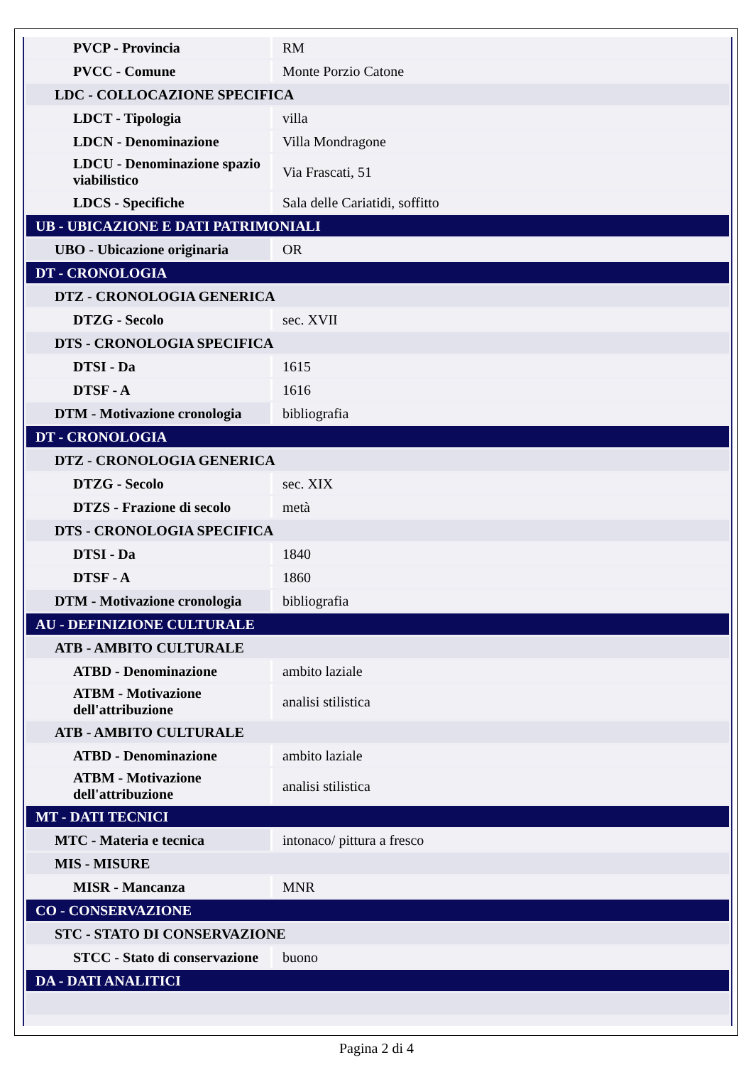| PVCP - Provincia | RM |
| PVCC - Comune | Monte Porzio Catone |
| LDC - COLLOCAZIONE SPECIFICA | |
| LDCT - Tipologia | villa |
| LDCN - Denominazione | Villa Mondragone |
| LDCU - Denominazione spazio viabilistico | Via Frascati, 51 |
| LDCS - Specifiche | Sala delle Cariatidi, soffitto |
| UB - UBICAZIONE E DATI PATRIMONIALI | |
| UBO - Ubicazione originaria | OR |
| DT - CRONOLOGIA | |
| DTZ - CRONOLOGIA GENERICA | |
| DTZG - Secolo | sec. XVII |
| DTS - CRONOLOGIA SPECIFICA | |
| DTSI - Da | 1615 |
| DTSF - A | 1616 |
| DTM - Motivazione cronologia | bibliografia |
| DT - CRONOLOGIA | |
| DTZ - CRONOLOGIA GENERICA | |
| DTZG - Secolo | sec. XIX |
| DTZS - Frazione di secolo | metà |
| DTS - CRONOLOGIA SPECIFICA | |
| DTSI - Da | 1840 |
| DTSF - A | 1860 |
| DTM - Motivazione cronologia | bibliografia |
| AU - DEFINIZIONE CULTURALE | |
| ATB - AMBITO CULTURALE | |
| ATBD - Denominazione | ambito laziale |
| ATBM - Motivazione dell'attribuzione | analisi stilistica |
| ATB - AMBITO CULTURALE | |
| ATBD - Denominazione | ambito laziale |
| ATBM - Motivazione dell'attribuzione | analisi stilistica |
| MT - DATI TECNICI | |
| MTC - Materia e tecnica | intonaco/ pittura a fresco |
| MIS - MISURE | |
| MISR - Mancanza | MNR |
| CO - CONSERVAZIONE | |
| STC - STATO DI CONSERVAZIONE | |
| STCC - Stato di conservazione | buono |
| DA - DATI ANALITICI | |
Pagina 2 di 4